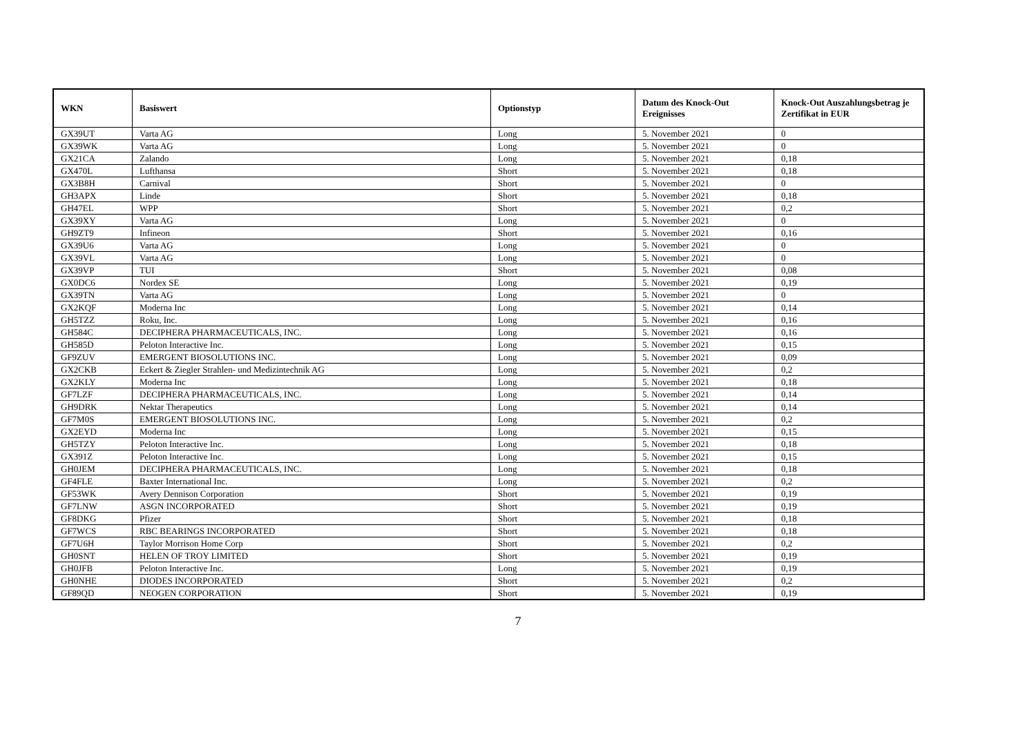| WKN | Basiswert | Optionstyp | Datum des Knock-Out Ereignisses | Knock-Out Auszahlungsbetrag je Zertifikat in EUR |
| --- | --- | --- | --- | --- |
| GX39UT | Varta AG | Long | 5. November 2021 | 0 |
| GX39WK | Varta AG | Long | 5. November 2021 | 0 |
| GX21CA | Zalando | Long | 5. November 2021 | 0,18 |
| GX470L | Lufthansa | Short | 5. November 2021 | 0,18 |
| GX3B8H | Carnival | Short | 5. November 2021 | 0 |
| GH3APX | Linde | Short | 5. November 2021 | 0,18 |
| GH47EL | WPP | Short | 5. November 2021 | 0,2 |
| GX39XY | Varta AG | Long | 5. November 2021 | 0 |
| GH9ZT9 | Infineon | Short | 5. November 2021 | 0,16 |
| GX39U6 | Varta AG | Long | 5. November 2021 | 0 |
| GX39VL | Varta AG | Long | 5. November 2021 | 0 |
| GX39VP | TUI | Short | 5. November 2021 | 0,08 |
| GX0DC6 | Nordex SE | Long | 5. November 2021 | 0,19 |
| GX39TN | Varta AG | Long | 5. November 2021 | 0 |
| GX2KQF | Moderna Inc | Long | 5. November 2021 | 0,14 |
| GH5TZZ | Roku, Inc. | Long | 5. November 2021 | 0,16 |
| GH584C | DECIPHERA PHARMACEUTICALS, INC. | Long | 5. November 2021 | 0,16 |
| GH585D | Peloton Interactive Inc. | Long | 5. November 2021 | 0,15 |
| GF9ZUV | EMERGENT BIOSOLUTIONS INC. | Long | 5. November 2021 | 0,09 |
| GX2CKB | Eckert & Ziegler Strahlen- und Medizintechnik AG | Long | 5. November 2021 | 0,2 |
| GX2KLY | Moderna Inc | Long | 5. November 2021 | 0,18 |
| GF7LZF | DECIPHERA PHARMACEUTICALS, INC. | Long | 5. November 2021 | 0,14 |
| GH9DRK | Nektar Therapeutics | Long | 5. November 2021 | 0,14 |
| GF7M0S | EMERGENT BIOSOLUTIONS INC. | Long | 5. November 2021 | 0,2 |
| GX2EYD | Moderna Inc | Long | 5. November 2021 | 0,15 |
| GH5TZY | Peloton Interactive Inc. | Long | 5. November 2021 | 0,18 |
| GX391Z | Peloton Interactive Inc. | Long | 5. November 2021 | 0,15 |
| GH0JEM | DECIPHERA PHARMACEUTICALS, INC. | Long | 5. November 2021 | 0,18 |
| GF4FLE | Baxter International Inc. | Long | 5. November 2021 | 0,2 |
| GF53WK | Avery Dennison Corporation | Short | 5. November 2021 | 0,19 |
| GF7LNW | ASGN INCORPORATED | Short | 5. November 2021 | 0,19 |
| GF8DKG | Pfizer | Short | 5. November 2021 | 0,18 |
| GF7WCS | RBC BEARINGS INCORPORATED | Short | 5. November 2021 | 0,18 |
| GF7U6H | Taylor Morrison Home Corp | Short | 5. November 2021 | 0,2 |
| GH0SNT | HELEN OF TROY LIMITED | Short | 5. November 2021 | 0,19 |
| GH0JFB | Peloton Interactive Inc. | Long | 5. November 2021 | 0,19 |
| GH0NHE | DIODES INCORPORATED | Short | 5. November 2021 | 0,2 |
| GF89QD | NEOGEN CORPORATION | Short | 5. November 2021 | 0,19 |
7